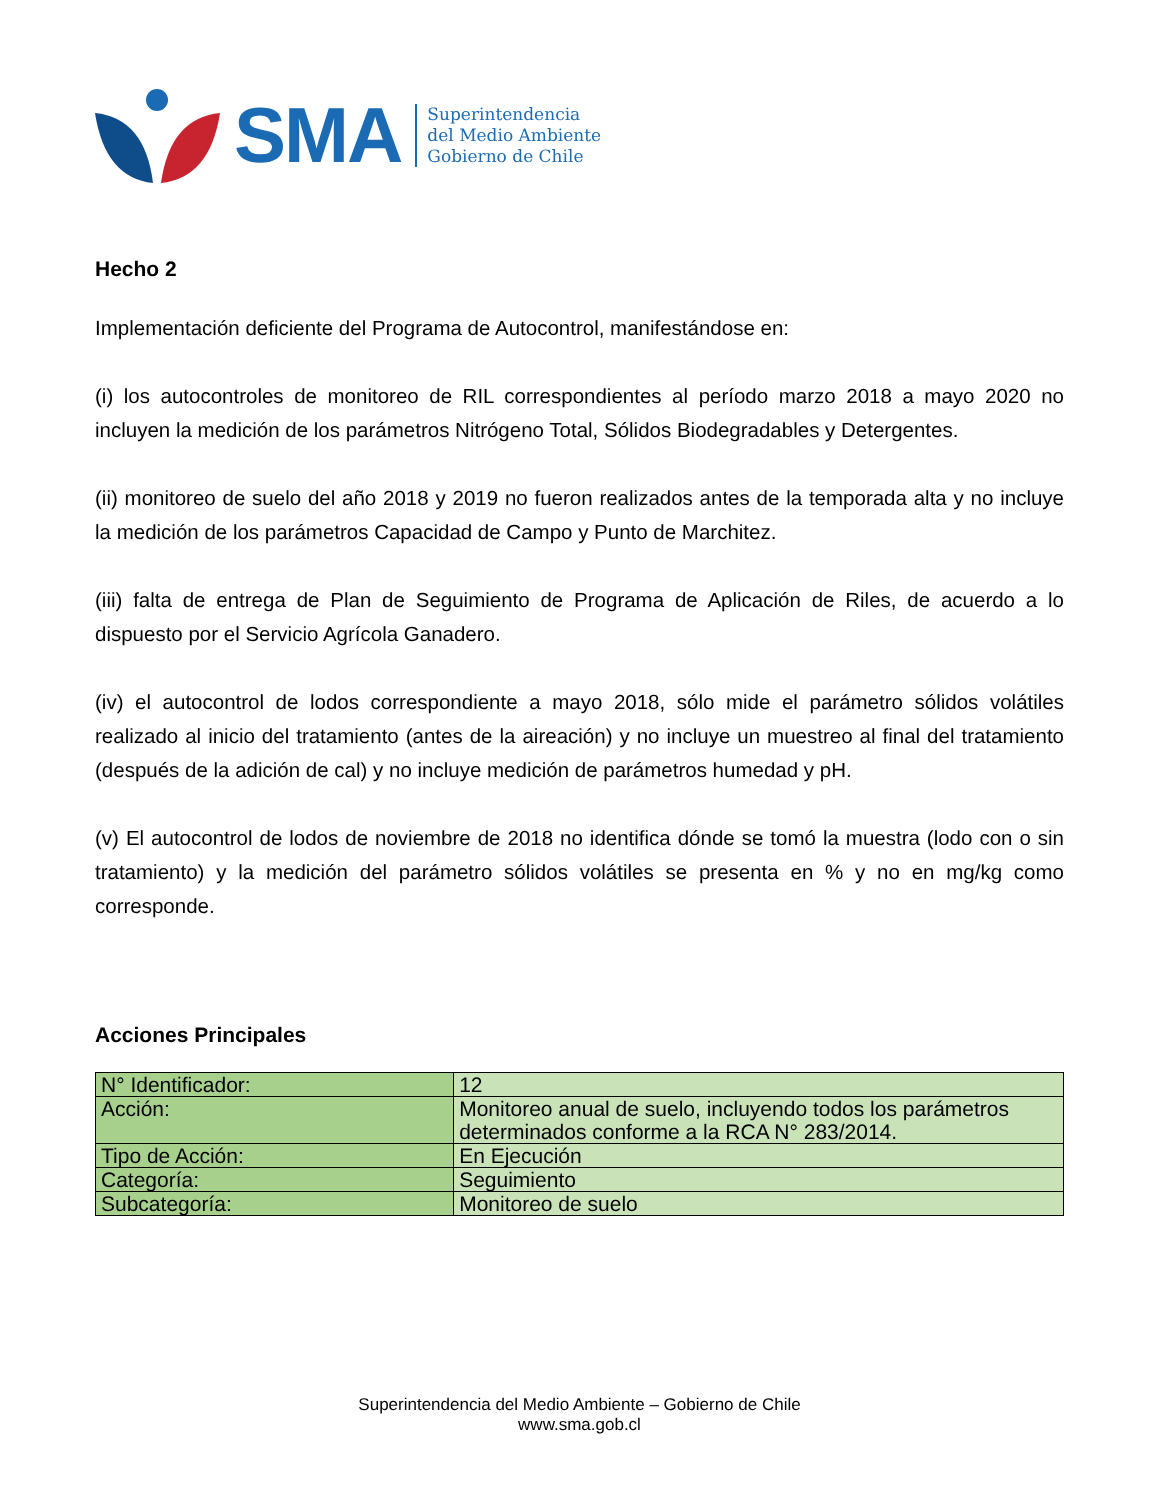SMA
Superintendencia
del Medio Ambiente
Gobierno de Chile
Hecho 2
Implementación deficiente del Programa de Autocontrol, manifestándose en:
(i) los autocontroles de monitoreo de RIL correspondientes al período marzo 2018 a mayo 2020 no incluyen la medición de los parámetros Nitrógeno Total, Sólidos Biodegradables y Detergentes.
(ii) monitoreo de suelo del año 2018 y 2019 no fueron realizados antes de la temporada alta y no incluye la medición de los parámetros Capacidad de Campo y Punto de Marchitez.
(iii) falta de entrega de Plan de Seguimiento de Programa de Aplicación de Riles, de acuerdo a lo dispuesto por el Servicio Agrícola Ganadero.
(iv) el autocontrol de lodos correspondiente a mayo 2018, sólo mide el parámetro sólidos volátiles realizado al inicio del tratamiento (antes de la aireación) y no incluye un muestreo al final del tratamiento (después de la adición de cal) y no incluye medición de parámetros humedad y pH.
(v) El autocontrol de lodos de noviembre de 2018 no identifica dónde se tomó la muestra (lodo con o sin tratamiento) y la medición del parámetro sólidos volátiles se presenta en % y no en mg/kg como corresponde.
Acciones Principales
| N° Identificador: | 12 |
| Acción: | Monitoreo anual de suelo, incluyendo todos los parámetros determinados conforme a la RCA N° 283/2014. |
| Tipo de Acción: | En Ejecución |
| Categoría: | Seguimiento |
| Subcategoría: | Monitoreo de suelo |
Superintendencia del Medio Ambiente – Gobierno de Chile
www.sma.gob.cl